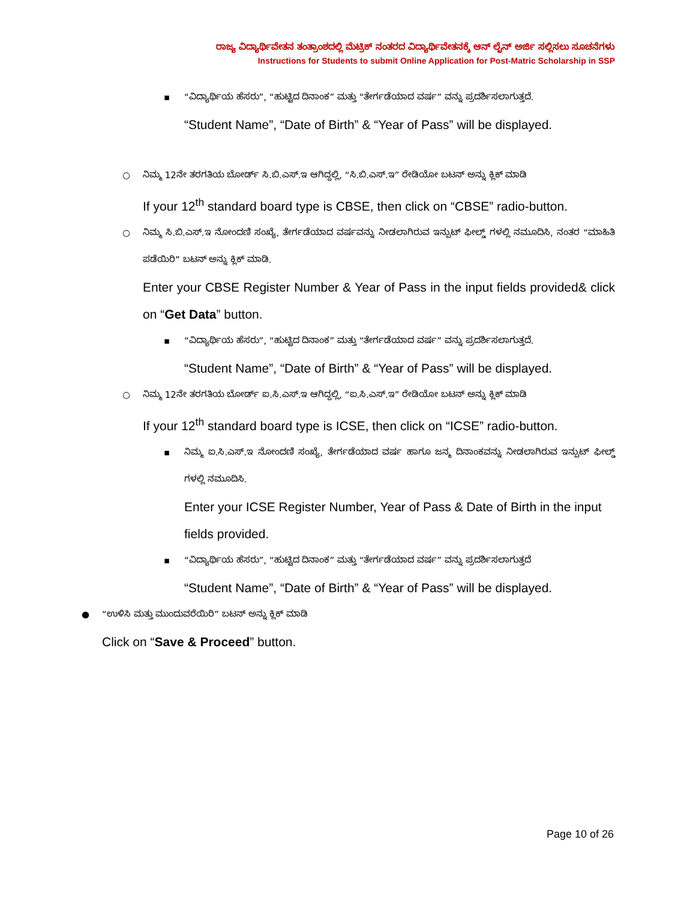ರಾಜ್ಯ ವಿದ್ಯಾರ್ಥಿವೇತನ ತಂತ್ರಾಂಶದಲ್ಲಿ ಮೆಟ್ರಿಕ್ ನಂತರದ ವಿದ್ಯಾರ್ಥಿವೇತನಕ್ಕೆ ಆನ್ ಲೈನ್ ಅರ್ಜಿ ಸಲ್ಲಿಸಲು ಸೂಚನೆಗಳು
Instructions for Students to submit Online Application for Post-Matric Scholarship in SSP
▪
“ವಿದ್ಯಾರ್ಥಿಯ ಹೆಸರು”, “ಹುಟ್ಟಿದ ದಿನಾಂಕ” ಮತ್ತು “ತೇರ್ಗಡೆಯಾದ ವರ್ಷ” ವನ್ನು ಪ್ರದರ್ಶಿಸಲಾಗುತ್ತದೆ.
“Student Name”, “Date of Birth” & “Year of Pass” will be displayed.
○
ನಿಮ್ಮ 12ನೇ ತರಗತಿಯ ಬೋರ್ಡ್ ಸಿ.ಬಿ.ಎಸ್.ಇ ಆಗಿದ್ದಲ್ಲಿ, “ಸಿ.ಬಿ.ಎಸ್.ಇ” ರೇಡಿಯೋ ಬಟನ್ ಅನ್ನು ಕ್ಲಿಕ್ ಮಾಡಿ
If your 12<sup>th</sup> standard board type is CBSE, then click on “CBSE” radio-button.
○
ನಿಮ್ಮ ಸಿ.ಬಿ.ಎಸ್.ಇ ನೋಂದಣಿ ಸಂಖ್ಯೆ, ತೇರ್ಗಡೆಯಾದ ವರ್ಷವನ್ನು ನೀಡಲಾಗಿರುವ ಇನ್ಪುಟ್ ಫೀಲ್ಡ್ ಗಳಲ್ಲಿ ನಮೂದಿಸಿ, ನಂತರ “ಮಾಹಿತಿ ಪಡೆಯಿರಿ” ಬಟನ್ ಅನ್ನು ಕ್ಲಿಕ್ ಮಾಡಿ.
Enter your CBSE Register Number & Year of Pass in the input fields provided& click on “Get Data” button.
▪
“ವಿದ್ಯಾರ್ಥಿಯ ಹೆಸರು”, “ಹುಟ್ಟಿದ ದಿನಾಂಕ” ಮತ್ತು “ತೇರ್ಗಡೆಯಾದ ವರ್ಷ” ವನ್ನು ಪ್ರದರ್ಶಿಸಲಾಗುತ್ತದೆ.
“Student Name”, “Date of Birth” & “Year of Pass” will be displayed.
○
ನಿಮ್ಮ 12ನೇ ತರಗತಿಯ ಬೋರ್ಡ್ ಐ.ಸಿ.ಎಸ್.ಇ ಆಗಿದ್ದಲ್ಲಿ, “ಐ.ಸಿ.ಎಸ್.ಇ” ರೇಡಿಯೋ ಬಟನ್ ಅನ್ನು ಕ್ಲಿಕ್ ಮಾಡಿ
If your 12<sup>th</sup> standard board type is ICSE, then click on “ICSE” radio-button.
▪
ನಿಮ್ಮ ಐ.ಸಿ.ಎಸ್.ಇ ನೋಂದಣಿ ಸಂಖ್ಯೆ, ತೇರ್ಗಡೆಯಾದ ವರ್ಷ ಹಾಗೂ ಜನ್ಮ ದಿನಾಂಕವನ್ನು ನೀಡಲಾಗಿರುವ ಇನ್ಪುಟ್ ಫೀಲ್ಡ್ ಗಳಲ್ಲಿ ನಮೂದಿಸಿ.
Enter your ICSE Register Number, Year of Pass & Date of Birth in the input fields provided.
▪
“ವಿದ್ಯಾರ್ಥಿಯ ಹೆಸರು”, “ಹುಟ್ಟಿದ ದಿನಾಂಕ” ಮತ್ತು “ತೇರ್ಗಡೆಯಾದ ವರ್ಷ” ವನ್ನು ಪ್ರದರ್ಶಿಸಲಾಗುತ್ತದೆ
“Student Name”, “Date of Birth” & “Year of Pass” will be displayed.
●
“ಉಳಿಸಿ ಮತ್ತು ಮುಂದುವರೆಯಿರಿ” ಬಟನ್ ಅನ್ನು ಕ್ಲಿಕ್ ಮಾಡಿ
Click on “Save & Proceed” button.
Page 10 of 26